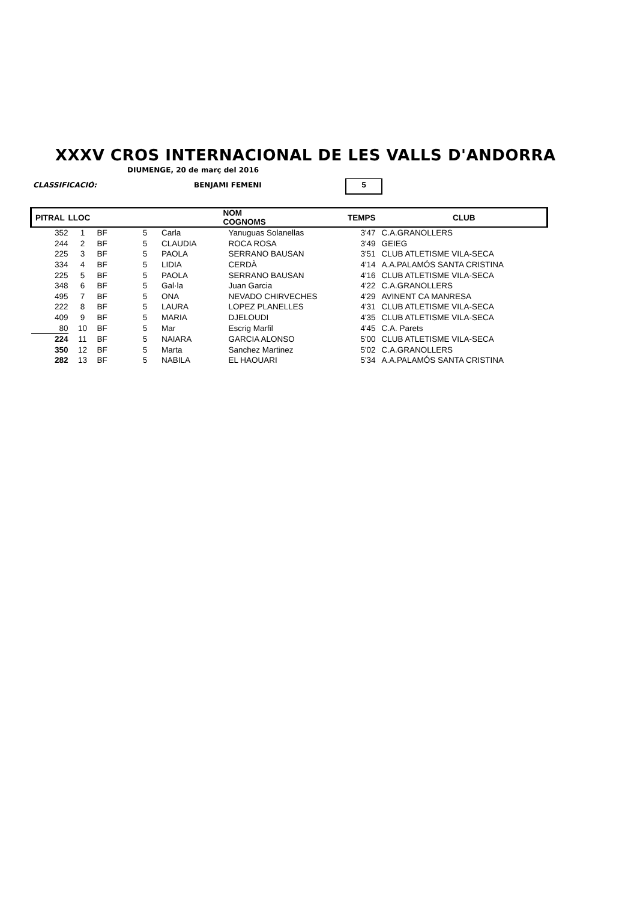XXXV CROS INTERNACIONAL DE LES VALLS D'ANDORRA
DIUMENGE, 20 de març del 2016
CLASSIFICACIÓ: BENJAMI FEMENI 5
| PITRAL | LLOC | | | NOM COGNOMS | | TEMPS | | CLUB |
| --- | --- | --- | --- | --- | --- | --- | --- | --- |
| 352 | 1 | BF | 5 | Carla | Yanuguas Solanellas | 3'47 | | C.A.GRANOLLERS |
| 244 | 2 | BF | 5 | CLAUDIA | ROCA ROSA | 3'49 | | GEIEG |
| 225 | 3 | BF | 5 | PAOLA | SERRANO BAUSAN | 3'51 | | CLUB ATLETISME VILA-SECA |
| 334 | 4 | BF | 5 | LIDIA | CERDÀ | 4'14 | | A.A.PALAMÓS SANTA CRISTINA |
| 225 | 5 | BF | 5 | PAOLA | SERRANO BAUSAN | 4'16 | | CLUB ATLETISME VILA-SECA |
| 348 | 6 | BF | 5 | Gal·la | Juan Garcia | 4'22 | | C.A.GRANOLLERS |
| 495 | 7 | BF | 5 | ONA | NEVADO CHIRVECHES | 4'29 | | AVINENT CA MANRESA |
| 222 | 8 | BF | 5 | LAURA | LOPEZ PLANELLES | 4'31 | | CLUB ATLETISME VILA-SECA |
| 409 | 9 | BF | 5 | MARIA | DJELOUDI | 4'35 | | CLUB ATLETISME VILA-SECA |
| 80 | 10 | BF | 5 | Mar | Escrig Marfil | 4'45 | | C.A. Parets |
| 224 | 11 | BF | 5 | NAIARA | GARCIA ALONSO | 5'00 | | CLUB ATLETISME VILA-SECA |
| 350 | 12 | BF | 5 | Marta | Sanchez Martinez | 5'02 | | C.A.GRANOLLERS |
| 282 | 13 | BF | 5 | NABILA | EL HAOUARI | 5'34 | | A.A.PALAMÓS SANTA CRISTINA |